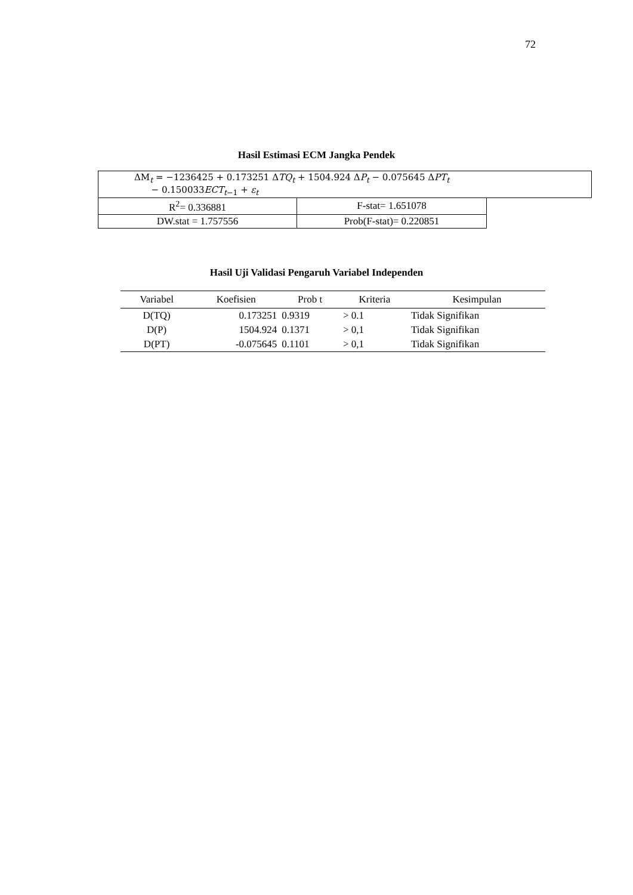72
Hasil Estimasi ECM Jangka Pendek
| ΔM<sub>t</sub> = −1236425 + 0.173251 Δ TQ<sub>t</sub> + 1504.924 Δ P<sub>t</sub> − 0.075645 Δ PT<sub>t</sub> − 0.150033 ECT<sub>t−1</sub> + ε<sub>t</sub> | | |
| R<sup>2</sup>= 0.336881 | F-stat= 1.651078 | |
| DW.stat = 1.757556 | Prob(F-stat)= 0.220851 | |
Hasil Uji Validasi Pengaruh Variabel Independen
| Variabel | Koefisien | Prob t | Kriteria | Kesimpulan |
| --- | --- | --- | --- | --- |
| D(TQ) | 0.173251 | 0.9319 | > 0.1 | Tidak Signifikan |
| D(P) | 1504.924 | 0.1371 | > 0,1 | Tidak Signifikan |
| D(PT) | -0.075645 | 0.1101 | > 0,1 | Tidak Signifikan |